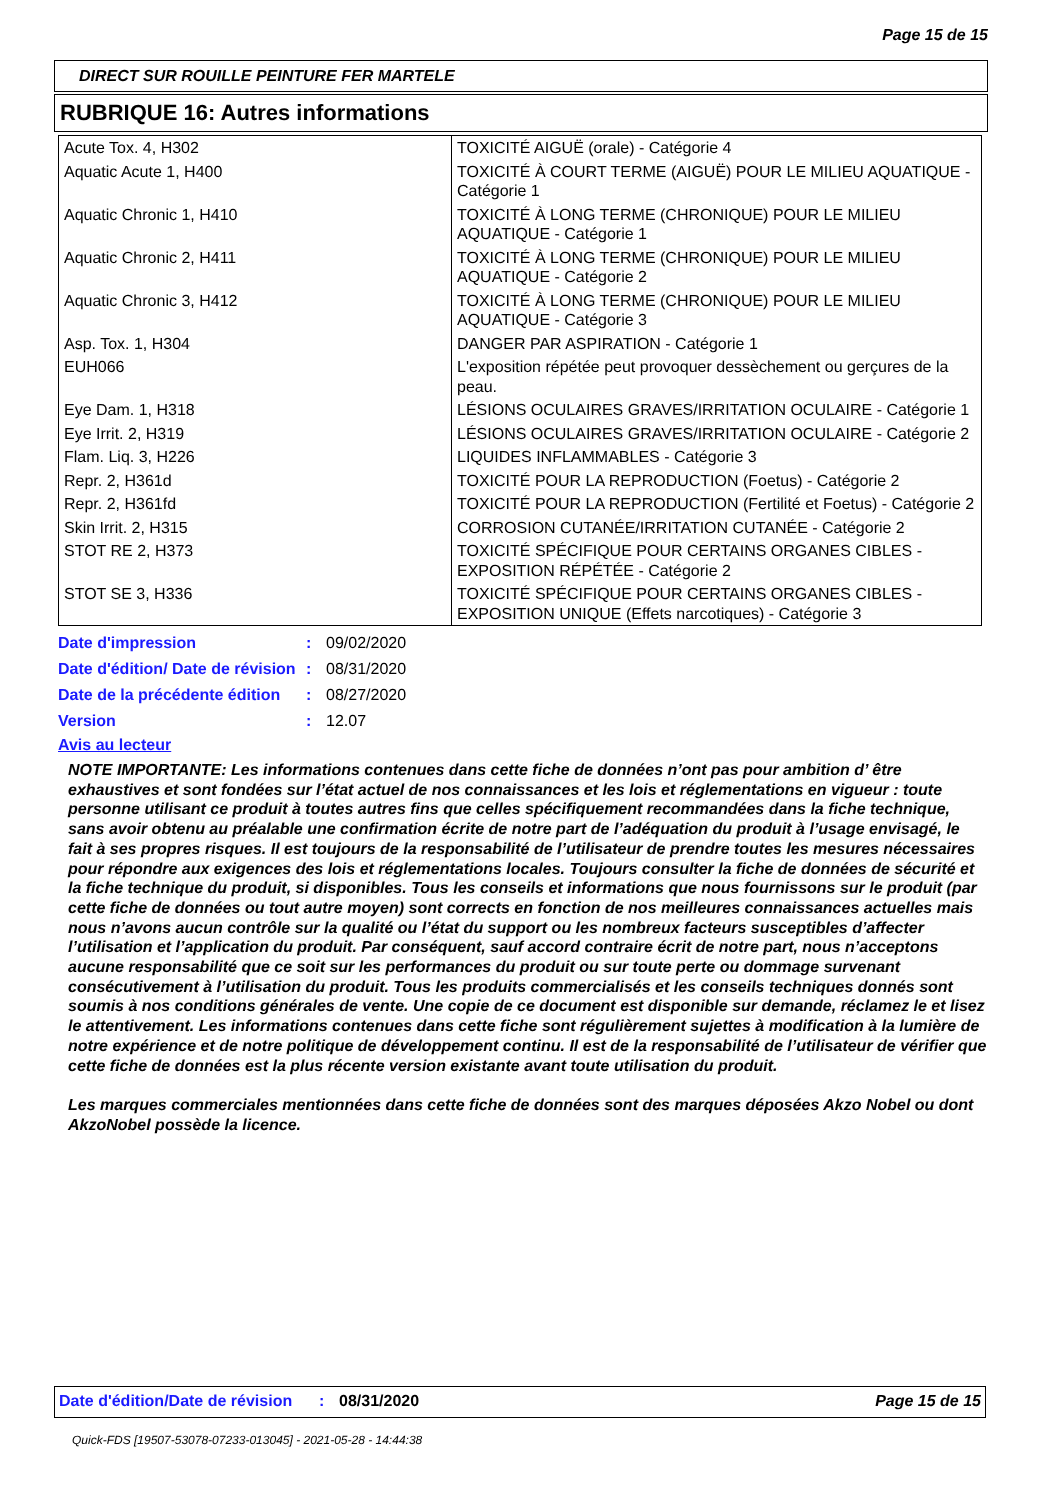Page 15 de 15
DIRECT SUR ROUILLE PEINTURE FER MARTELE
RUBRIQUE 16: Autres informations
| Acute Tox. 4, H302 | TOXICITÉ AIGUË (orale) - Catégorie 4 |
| Aquatic Acute 1, H400 | TOXICITÉ À COURT TERME (AIGUË) POUR LE MILIEU AQUATIQUE - Catégorie 1 |
| Aquatic Chronic 1, H410 | TOXICITÉ À LONG TERME (CHRONIQUE) POUR LE MILIEU AQUATIQUE - Catégorie 1 |
| Aquatic Chronic 2, H411 | TOXICITÉ À LONG TERME (CHRONIQUE) POUR LE MILIEU AQUATIQUE - Catégorie 2 |
| Aquatic Chronic 3, H412 | TOXICITÉ À LONG TERME (CHRONIQUE) POUR LE MILIEU AQUATIQUE - Catégorie 3 |
| Asp. Tox. 1, H304 | DANGER PAR ASPIRATION - Catégorie 1 |
| EUH066 | L'exposition répétée peut provoquer dessèchement ou gerçures de la peau. |
| Eye Dam. 1, H318 | LÉSIONS OCULAIRES GRAVES/IRRITATION OCULAIRE - Catégorie 1 |
| Eye Irrit. 2, H319 | LÉSIONS OCULAIRES GRAVES/IRRITATION OCULAIRE - Catégorie 2 |
| Flam. Liq. 3, H226 | LIQUIDES INFLAMMABLES - Catégorie 3 |
| Repr. 2, H361d | TOXICITÉ POUR LA REPRODUCTION (Foetus) - Catégorie 2 |
| Repr. 2, H361fd | TOXICITÉ POUR LA REPRODUCTION (Fertilité et Foetus) - Catégorie 2 |
| Skin Irrit. 2, H315 | CORROSION CUTANÉE/IRRITATION CUTANÉE - Catégorie 2 |
| STOT RE 2, H373 | TOXICITÉ SPÉCIFIQUE POUR CERTAINS ORGANES CIBLES - EXPOSITION RÉPÉTÉE - Catégorie 2 |
| STOT SE 3, H336 | TOXICITÉ SPÉCIFIQUE POUR CERTAINS ORGANES CIBLES - EXPOSITION UNIQUE (Effets narcotiques) - Catégorie 3 |
| Date d'impression | : | 09/02/2020 |
| Date d'édition/ Date de révision | : | 08/31/2020 |
| Date de la précédente édition | : | 08/27/2020 |
| Version | : | 12.07 |
Avis au lecteur
NOTE IMPORTANTE: Les informations contenues dans cette fiche de données n’ont pas pour ambition d’ être exhaustives et sont fondées sur l’état actuel de nos connaissances et les lois et réglementations en vigueur : toute personne utilisant ce produit à toutes autres fins que celles spécifiquement recommandées dans la fiche technique, sans avoir obtenu au préalable une confirmation écrite de notre part de l’adéquation du produit à l’usage envisagé, le fait à ses propres risques. Il est toujours de la responsabilité de l’utilisateur de prendre toutes les mesures nécessaires pour répondre aux exigences des lois et réglementations locales. Toujours consulter la fiche de données de sécurité et la fiche technique du produit, si disponibles. Tous les conseils et informations que nous fournissons sur le produit (par cette fiche de données ou tout autre moyen) sont corrects en fonction de nos meilleures connaissances actuelles mais nous n’avons aucun contrôle sur la qualité ou l’état du support ou les nombreux facteurs susceptibles d’affecter l’utilisation et l’application du produit. Par conséquent, sauf accord contraire écrit de notre part, nous n’acceptons aucune responsabilité que ce soit sur les performances du produit ou sur toute perte ou dommage survenant consécutivement à l’utilisation du produit. Tous les produits commercialisés et les conseils techniques donnés sont soumis à nos conditions générales de vente. Une copie de ce document est disponible sur demande, réclamez le et lisez le attentivement. Les informations contenues dans cette fiche sont régulièrement sujettes à modification à la lumière de notre expérience et de notre politique de développement continu. Il est de la responsabilité de l’utilisateur de vérifier que cette fiche de données est la plus récente version existante avant toute utilisation du produit.
Les marques commerciales mentionnées dans cette fiche de données sont des marques déposées Akzo Nobel ou dont AkzoNobel possède la licence.
Date d'édition/Date de révision
: 08/31/2020 Page 15 de 15
Quick-FDS [19507-53078-07233-013045] - 2021-05-28 - 14:44:38